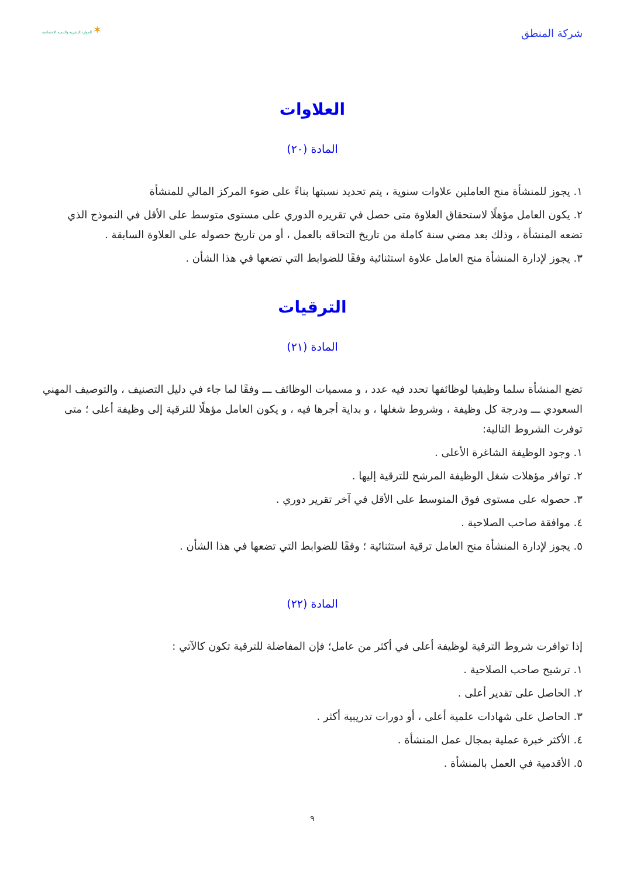شركة المنطق
✶ الموارد البشرية والتنمية الاجتماعية
العلاوات
المادة (٢٠)
١. يجوز للمنشأة منح العاملين علاوات سنوية ، يتم تحديد نسبتها بناءً على ضوء المركز المالي للمنشأة
٢. يكون العامل مؤهلًا لاستحقاق العلاوة متى حصل في تقريره الدوري على مستوى متوسط على الأقل في النموذج الذي تضعه المنشأة ، وذلك بعد مضي سنة كاملة من تاريخ التحاقه بالعمل ، أو من تاريخ حصوله على العلاوة السابقة .
٣. يجوز لإدارة المنشأة منح العامل علاوة استثنائية وفقًا للضوابط التي تضعها في هذا الشأن .
الترقيات
المادة (٢١)
تضع المنشأة سلما وظيفيا لوظائفها تحدد فيه عدد ، و مسميات الوظائف ـــ وفقًا لما جاء في دليل التصنيف ، والتوصيف المهني السعودي ـــ ودرجة كل وظيفة ، وشروط شغلها ، و بداية أجرها فيه ، و يكون العامل مؤهلًا للترقية إلى وظيفة أعلى ؛ متى توفرت الشروط التالية:
١. وجود الوظيفة الشاغرة الأعلى .
٢. توافر مؤهلات شغل الوظيفة المرشح للترقية إليها .
٣. حصوله على مستوى فوق المتوسط على الأقل في آخر تقرير دوري .
٤. موافقة صاحب الصلاحية .
٥. يجوز لإدارة المنشأة منح العامل ترقية استثنائية ؛ وفقًا للضوابط التي تضعها في هذا الشأن .
المادة (٢٢)
إذا توافرت شروط الترقية لوظيفة أعلى في أكثر من عامل؛ فإن المفاضلة للترقية تكون كالآتي :
١. ترشيح صاحب الصلاحية .
٢. الحاصل على تقدير أعلى .
٣. الحاصل على شهادات علمية أعلى ، أو دورات تدريبية أكثر .
٤. الأكثر خبرة عملية بمجال عمل المنشأة .
٥. الأقدمية في العمل بالمنشأة .
٩